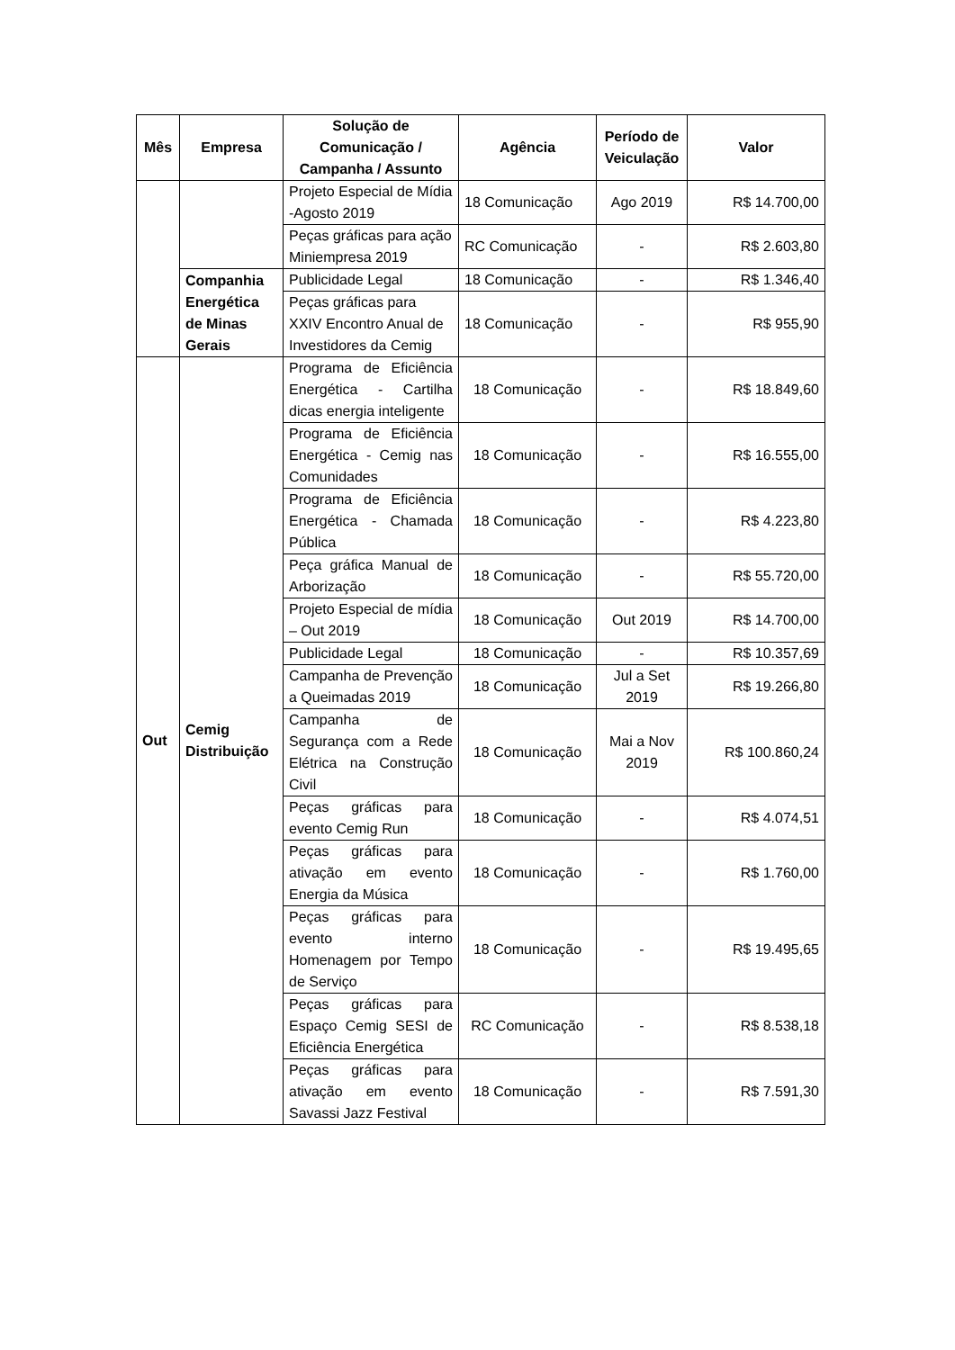| Mês | Empresa | Solução de Comunicação / Campanha / Assunto | Agência | Período de Veiculação | Valor |
| --- | --- | --- | --- | --- | --- |
| | | Projeto Especial de Mídia -Agosto 2019 | 18 Comunicação | Ago 2019 | R$ 14.700,00 |
| | | Peças gráficas para ação Miniempresa 2019 | RC Comunicação | - | R$ 2.603,80 |
| | Companhia Energética de Minas Gerais | Publicidade Legal | 18 Comunicação | - | R$ 1.346,40 |
| | | Peças gráficas para XXIV Encontro Anual de Investidores da Cemig | 18 Comunicação | - | R$ 955,90 |
| Out | Cemig Distribuição | Programa de Eficiência Energética - Cartilha dicas energia inteligente | 18 Comunicação | - | R$ 18.849,60 |
| | | Programa de Eficiência Energética - Cemig nas Comunidades | 18 Comunicação | - | R$ 16.555,00 |
| | | Programa de Eficiência Energética - Chamada Pública | 18 Comunicação | - | R$ 4.223,80 |
| | | Peça gráfica Manual de Arborização | 18 Comunicação | - | R$ 55.720,00 |
| | | Projeto Especial de mídia – Out 2019 | 18 Comunicação | Out 2019 | R$ 14.700,00 |
| | | Publicidade Legal | 18 Comunicação | - | R$ 10.357,69 |
| | | Campanha de Prevenção a Queimadas 2019 | 18 Comunicação | Jul a Set 2019 | R$ 19.266,80 |
| | | Campanha de Segurança com a Rede Elétrica na Construção Civil | 18 Comunicação | Mai a Nov 2019 | R$ 100.860,24 |
| | | Peças gráficas para evento Cemig Run | 18 Comunicação | - | R$ 4.074,51 |
| | | Peças gráficas para ativação em evento Energia da Música | 18 Comunicação | - | R$ 1.760,00 |
| | | Peças gráficas para evento interno Homenagem por Tempo de Serviço | 18 Comunicação | - | R$ 19.495,65 |
| | | Peças gráficas para Espaço Cemig SESI de Eficiência Energética | RC Comunicação | - | R$ 8.538,18 |
| | | Peças gráficas para ativação em evento Savassi Jazz Festival | 18 Comunicação | - | R$ 7.591,30 |